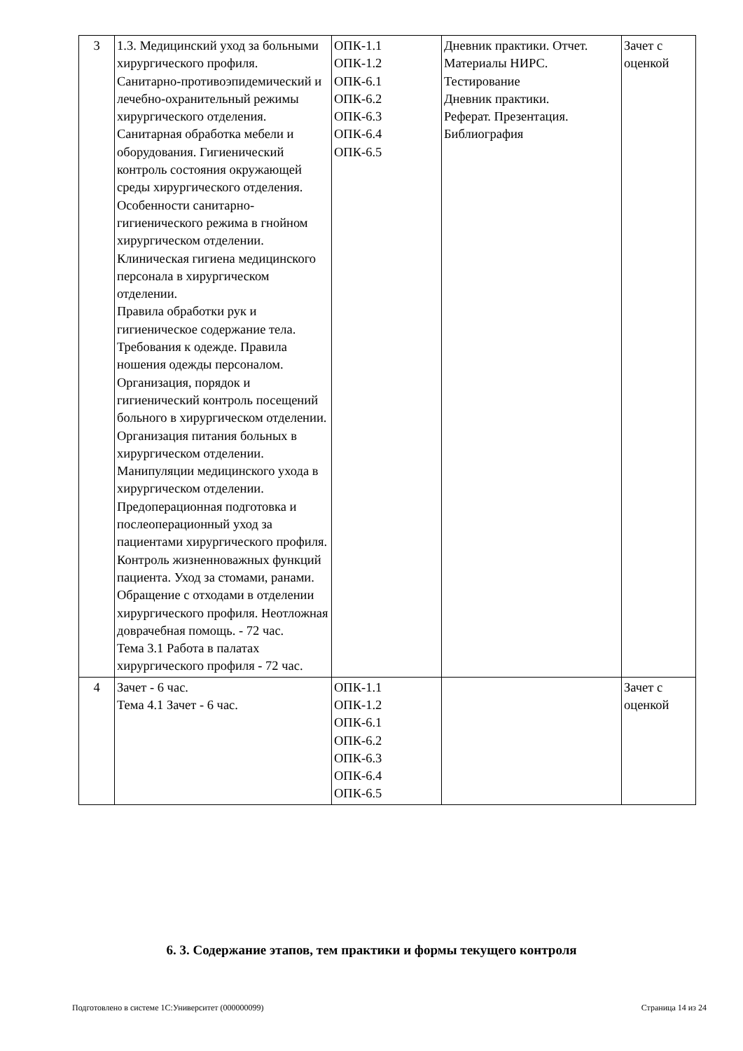| 3 | 1.3. Медицинский уход за больными хирургического профиля. Санитарно-противоэпидемический и лечебно-охранительный режимы хирургического отделения. Санитарная обработка мебели и оборудования. Гигиенический контроль состояния окружающей среды хирургического отделения. Особенности санитарно-гигиенического режима в гнойном хирургическом отделении. Клиническая гигиена медицинского персонала в хирургическом отделении. Правила обработки рук и гигиеническое содержание тела. Требования к одежде. Правила ношения одежды персоналом. Организация, порядок и гигиенический контроль посещений больного в хирургическом отделении. Организация питания больных в хирургическом отделении. Манипуляции медицинского ухода в хирургическом отделении. Предоперационная подготовка и послеоперационный уход за пациентами хирургического профиля. Контроль жизненноважных функций пациента. Уход за стомами, ранами. Обращение с отходами в отделении хирургического профиля. Неотложная доврачебная помощь. - 72 час. Тема 3.1 Работа в палатах хирургического профиля - 72 час. | ОПК-1.1 ОПК-1.2 ОПК-6.1 ОПК-6.2 ОПК-6.3 ОПК-6.4 ОПК-6.5 | Дневник практики. Отчет. Материалы НИРС. Тестирование Дневник практики. Реферат. Презентация. Библиография | Зачет с оценкой |
| 4 | Зачет - 6 час. Тема 4.1 Зачет - 6 час. | ОПК-1.1 ОПК-1.2 ОПК-6.1 ОПК-6.2 ОПК-6.3 ОПК-6.4 ОПК-6.5 | | Зачет с оценкой |
6. 3. Содержание этапов, тем практики и формы текущего контроля
Подготовлено в системе 1С:Университет (000000099) Страница 14 из 24